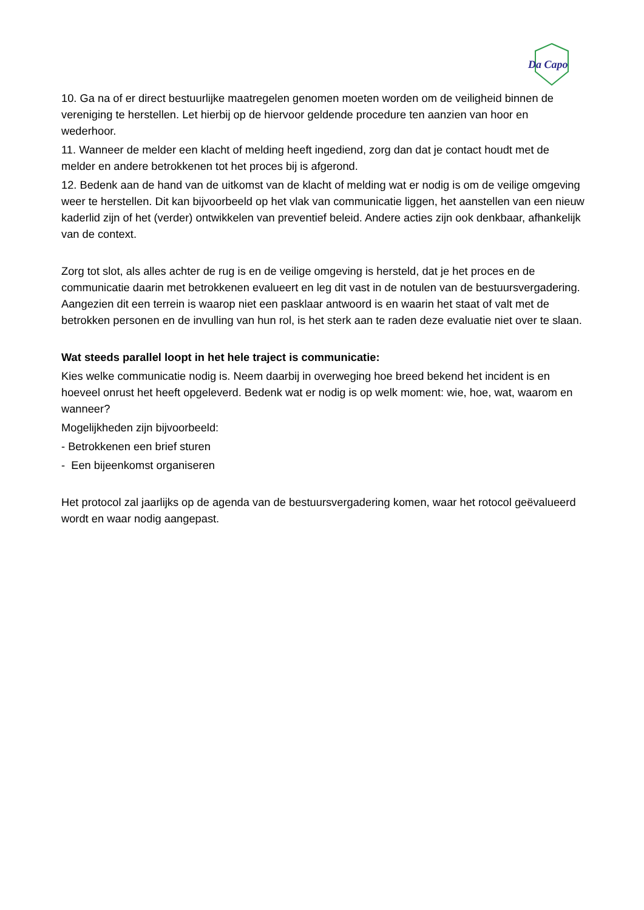Da Capo
10. Ga na of er direct bestuurlijke maatregelen genomen moeten worden om de veiligheid binnen de vereniging te herstellen. Let hierbij op de hiervoor geldende procedure ten aanzien van hoor en wederhoor.
11. Wanneer de melder een klacht of melding heeft ingediend, zorg dan dat je contact houdt met de melder en andere betrokkenen tot het proces bij is afgerond.
12. Bedenk aan de hand van de uitkomst van de klacht of melding wat er nodig is om de veilige omgeving weer te herstellen. Dit kan bijvoorbeeld op het vlak van communicatie liggen, het aanstellen van een nieuw kaderlid zijn of het (verder) ontwikkelen van preventief beleid. Andere acties zijn ook denkbaar, afhankelijk van de context.
Zorg tot slot, als alles achter de rug is en de veilige omgeving is hersteld, dat je het proces en de communicatie daarin met betrokkenen evalueert en leg dit vast in de notulen van de bestuursvergadering. Aangezien dit een terrein is waarop niet een pasklaar antwoord is en waarin het staat of valt met de betrokken personen en de invulling van hun rol, is het sterk aan te raden deze evaluatie niet over te slaan.
Wat steeds parallel loopt in het hele traject is communicatie:
Kies welke communicatie nodig is. Neem daarbij in overweging hoe breed bekend het incident is en hoeveel onrust het heeft opgeleverd. Bedenk wat er nodig is op welk moment: wie, hoe, wat, waarom en wanneer?
Mogelijkheden zijn bijvoorbeeld:
- Betrokkenen een brief sturen
- Een bijeenkomst organiseren
Het protocol zal jaarlijks op de agenda van de bestuursvergadering komen, waar het rotocol geëvalueerd wordt en waar nodig aangepast.